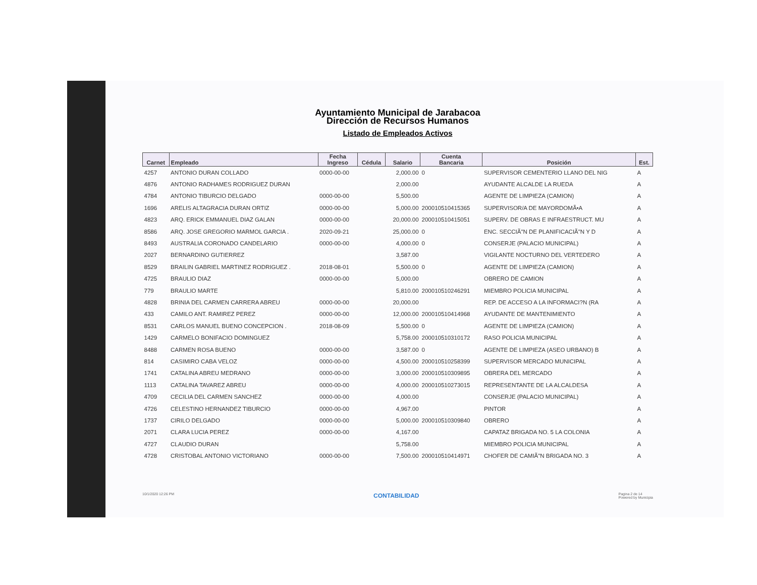Ayuntamiento Municipal de Jarabacoa
Dirección de Recursos Humanos
Listado de Empleados Activos
| Carnet | Empleado | Fecha Ingreso | Cédula | Salario | Cuenta Bancaria | Posición | Est. |
| --- | --- | --- | --- | --- | --- | --- | --- |
| 4257 | ANTONIO DURAN COLLADO | 0000-00-00 | | 2,000.00 | 0 | SUPERVISOR CEMENTERIO LLANO DEL NIG | A |
| 4876 | ANTONIO RADHAMES RODRIGUEZ DURAN | | | 2,000.00 | | AYUDANTE ALCALDE LA RUEDA | A |
| 4784 | ANTONIO TIBURCIO DELGADO | 0000-00-00 | | 5,500.00 | | AGENTE DE LIMPIEZA (CAMION) | A |
| 1696 | ARELIS ALTAGRACIA DURAN ORTIZ | 0000-00-00 | | 5,000.00 | 200010510415365 | SUPERVISOR/A DE MAYORDOMÃ•A | A |
| 4823 | ARQ. ERICK EMMANUEL DIAZ GALAN | 0000-00-00 | | 20,000.00 | 200010510415051 | SUPERV. DE OBRAS E INFRAESTRUCT. MU | A |
| 8586 | ARQ. JOSE GREGORIO MARMOL GARCIA . | 2020-09-21 | | 25,000.00 | 0 | ENC. SECCIÃ"N DE PLANIFICACIÃ"N Y D | A |
| 8493 | AUSTRALIA CORONADO CANDELARIO | 0000-00-00 | | 4,000.00 | 0 | CONSERJE (PALACIO MUNICIPAL) | A |
| 2027 | BERNARDINO GUTIERREZ | | | 3,587.00 | | VIGILANTE NOCTURNO DEL VERTEDERO | A |
| 8529 | BRAILIN GABRIEL MARTINEZ RODRIGUEZ . | 2018-08-01 | | 5,500.00 | 0 | AGENTE DE LIMPIEZA (CAMION) | A |
| 4725 | BRAULIO DIAZ | 0000-00-00 | | 5,000.00 | | OBRERO DE CAMION | A |
| 779 | BRAULIO MARTE | | | 5,810.00 | 200010510246291 | MIEMBRO POLICIA MUNICIPAL | A |
| 4828 | BRINIA DEL CARMEN CARRERA ABREU | 0000-00-00 | | 20,000.00 | | REP. DE ACCESO A LA INFORMACI?N (RA | A |
| 433 | CAMILO ANT. RAMIREZ PEREZ | 0000-00-00 | | 12,000.00 | 200010510414968 | AYUDANTE DE MANTENIMIENTO | A |
| 8531 | CARLOS MANUEL BUENO CONCEPCION . | 2018-08-09 | | 5,500.00 | 0 | AGENTE DE LIMPIEZA (CAMION) | A |
| 1429 | CARMELO BONIFACIO DOMINGUEZ | | | 5,758.00 | 200010510310172 | RASO POLICIA MUNICIPAL | A |
| 8488 | CARMEN ROSA BUENO | 0000-00-00 | | 3,587.00 | 0 | AGENTE DE LIMPIEZA (ASEO URBANO) B | A |
| 814 | CASIMIRO CABA VELOZ | 0000-00-00 | | 4,500.00 | 200010510258399 | SUPERVISOR MERCADO MUNICIPAL | A |
| 1741 | CATALINA ABREU MEDRANO | 0000-00-00 | | 3,000.00 | 200010510309895 | OBRERA DEL MERCADO | A |
| 1113 | CATALINA TAVAREZ ABREU | 0000-00-00 | | 4,000.00 | 200010510273015 | REPRESENTANTE DE LA ALCALDESA | A |
| 4709 | CECILIA DEL CARMEN SANCHEZ | 0000-00-00 | | 4,000.00 | | CONSERJE (PALACIO MUNICIPAL) | A |
| 4726 | CELESTINO HERNANDEZ TIBURCIO | 0000-00-00 | | 4,967.00 | | PINTOR | A |
| 1737 | CIRILO DELGADO | 0000-00-00 | | 5,000.00 | 200010510309840 | OBRERO | A |
| 2071 | CLARA LUCIA PEREZ | 0000-00-00 | | 4,167.00 | | CAPATAZ BRIGADA NO. 5 LA COLONIA | A |
| 4727 | CLAUDIO DURAN | | | 5,758.00 | | MIEMBRO POLICIA MUNICIPAL | A |
| 4728 | CRISTOBAL ANTONIO VICTORIANO | 0000-00-00 | | 7,500.00 | 200010510414971 | CHOFER DE CAMIÃ"N BRIGADA NO. 3 | A |
10/1/2020 12:26 PM CONTABILIDAD Pagina 2 de 14
Powered by Municipia